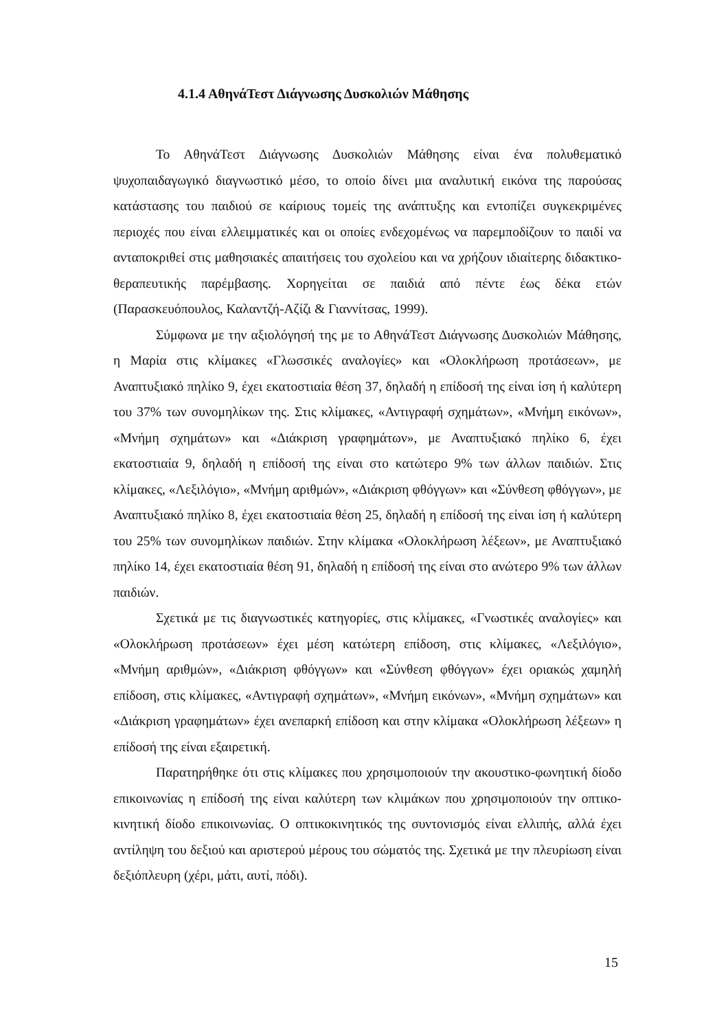4.1.4 ΑθηνάΤεστ Διάγνωσης Δυσκολιών Μάθησης
Το ΑθηνάΤεστ Διάγνωσης Δυσκολιών Μάθησης είναι ένα πολυθεματικό ψυχοπαιδαγωγικό διαγνωστικό μέσο, το οποίο δίνει μια αναλυτική εικόνα της παρούσας κατάστασης του παιδιού σε καίριους τομείς της ανάπτυξης και εντοπίζει συγκεκριμένες περιοχές που είναι ελλειμματικές και οι οποίες ενδεχομένως να παρεμποδίζουν το παιδί να ανταποκριθεί στις μαθησιακές απαιτήσεις του σχολείου και να χρήζουν ιδιαίτερης διδακτικο-θεραπευτικής παρέμβασης. Χορηγείται σε παιδιά από πέντε έως δέκα ετών (Παρασκευόπουλος, Καλαντζή-Αζίζι & Γιαννίτσας, 1999).
Σύμφωνα με την αξιολόγησή της με το ΑθηνάΤεστ Διάγνωσης Δυσκολιών Μάθησης, η Μαρία στις κλίμακες «Γλωσσικές αναλογίες» και «Ολοκλήρωση προτάσεων», με Αναπτυξιακό πηλίκο 9, έχει εκατοστιαία θέση 37, δηλαδή η επίδοσή της είναι ίση ή καλύτερη του 37% των συνομηλίκων της. Στις κλίμακες, «Αντιγραφή σχημάτων», «Μνήμη εικόνων», «Μνήμη σχημάτων» και «Διάκριση γραφημάτων», με Αναπτυξιακό πηλίκο 6, έχει εκατοστιαία 9, δηλαδή η επίδοσή της είναι στο κατώτερο 9% των άλλων παιδιών. Στις κλίμακες, «Λεξιλόγιο», «Μνήμη αριθμών», «Διάκριση φθόγγων» και «Σύνθεση φθόγγων», με Αναπτυξιακό πηλίκο 8, έχει εκατοστιαία θέση 25, δηλαδή η επίδοσή της είναι ίση ή καλύτερη του 25% των συνομηλίκων παιδιών. Στην κλίμακα «Ολοκλήρωση λέξεων», με Αναπτυξιακό πηλίκο 14, έχει εκατοστιαία θέση 91, δηλαδή η επίδοσή της είναι στο ανώτερο 9% των άλλων παιδιών.
Σχετικά με τις διαγνωστικές κατηγορίες, στις κλίμακες, «Γνωστικές αναλογίες» και «Ολοκλήρωση προτάσεων» έχει μέση κατώτερη επίδοση, στις κλίμακες, «Λεξιλόγιο», «Μνήμη αριθμών», «Διάκριση φθόγγων» και «Σύνθεση φθόγγων» έχει οριακώς χαμηλή επίδοση, στις κλίμακες, «Αντιγραφή σχημάτων», «Μνήμη εικόνων», «Μνήμη σχημάτων» και «Διάκριση γραφημάτων» έχει ανεπαρκή επίδοση και στην κλίμακα «Ολοκλήρωση λέξεων» η επίδοσή της είναι εξαιρετική.
Παρατηρήθηκε ότι στις κλίμακες που χρησιμοποιούν την ακουστικο-φωνητική δίοδο επικοινωνίας η επίδοσή της είναι καλύτερη των κλιμάκων που χρησιμοποιούν την οπτικο-κινητική δίοδο επικοινωνίας. Ο οπτικοκινητικός της συντονισμός είναι ελλιπής, αλλά έχει αντίληψη του δεξιού και αριστερού μέρους του σώματός της. Σχετικά με την πλευρίωση είναι δεξιόπλευρη (χέρι, μάτι, αυτί, πόδι).
15